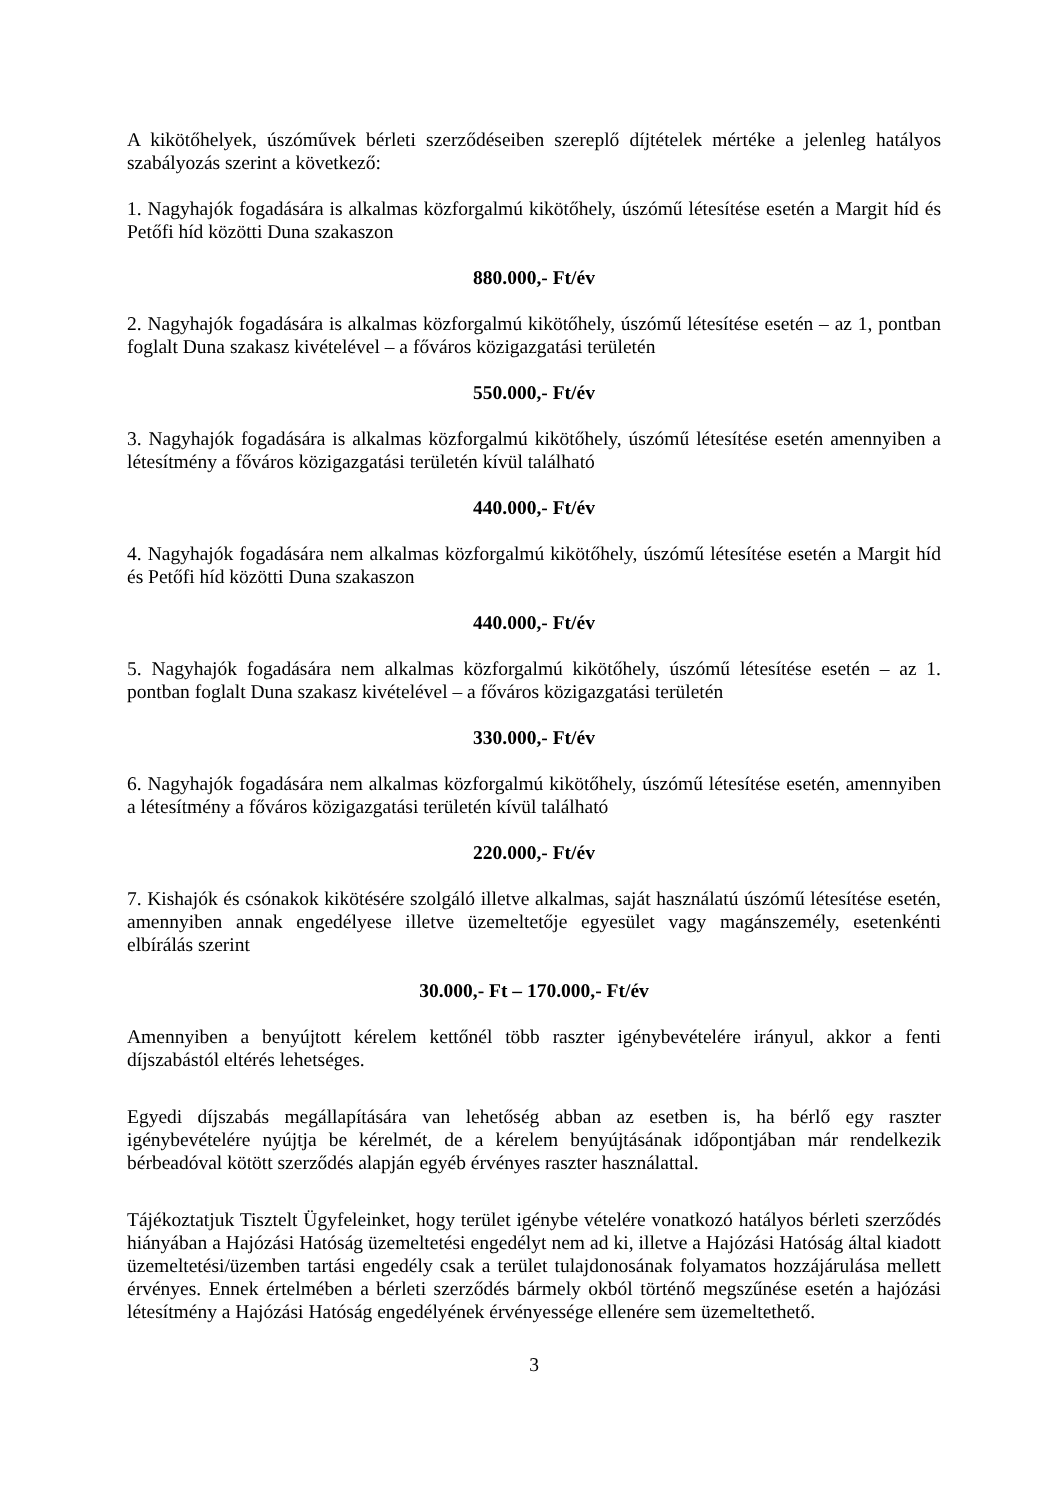A kikötőhelyek, úszóművek bérleti szerződéseiben szereplő díjtételek mértéke a jelenleg hatályos szabályozás szerint a következő:
1. Nagyhajók fogadására is alkalmas közforgalmú kikötőhely, úszómű létesítése esetén a Margit híd és Petőfi híd közötti Duna szakaszon
880.000,- Ft/év
2. Nagyhajók fogadására is alkalmas közforgalmú kikötőhely, úszómű létesítése esetén – az 1, pontban foglalt Duna szakasz kivételével – a főváros közigazgatási területén
550.000,- Ft/év
3. Nagyhajók fogadására is alkalmas közforgalmú kikötőhely, úszómű létesítése esetén amennyiben a létesítmény a főváros közigazgatási területén kívül található
440.000,- Ft/év
4. Nagyhajók fogadására nem alkalmas közforgalmú kikötőhely, úszómű létesítése esetén a Margit híd és Petőfi híd közötti Duna szakaszon
440.000,- Ft/év
5. Nagyhajók fogadására nem alkalmas közforgalmú kikötőhely, úszómű létesítése esetén – az 1. pontban foglalt Duna szakasz kivételével – a főváros közigazgatási területén
330.000,- Ft/év
6. Nagyhajók fogadására nem alkalmas közforgalmú kikötőhely, úszómű létesítése esetén, amennyiben a létesítmény a főváros közigazgatási területén kívül található
220.000,- Ft/év
7. Kishajók és csónakok kikötésére szolgáló illetve alkalmas, saját használatú úszómű létesítése esetén, amennyiben annak engedélyese illetve üzemeltetője egyesület vagy magánszemély, esetenkénti elbírálás szerint
30.000,- Ft – 170.000,- Ft/év
Amennyiben a benyújtott kérelem kettőnél több raszter igénybevételére irányul, akkor a fenti díjszabástól eltérés lehetséges.
Egyedi díjszabás megállapítására van lehetőség abban az esetben is, ha bérlő egy raszter igénybevételére nyújtja be kérelmét, de a kérelem benyújtásának időpontjában már rendelkezik bérbeadóval kötött szerződés alapján egyéb érvényes raszter használattal.
Tájékoztatjuk Tisztelt Ügyfeleinket, hogy terület igénybe vételére vonatkozó hatályos bérleti szerződés hiányában a Hajózási Hatóság üzemeltetési engedélyt nem ad ki, illetve a Hajózási Hatóság által kiadott üzemeltetési/üzemben tartási engedély csak a terület tulajdonosának folyamatos hozzájárulása mellett érvényes. Ennek értelmében a bérleti szerződés bármely okból történő megszűnése esetén a hajózási létesítmény a Hajózási Hatóság engedélyének érvényessége ellenére sem üzemeltethető.
3